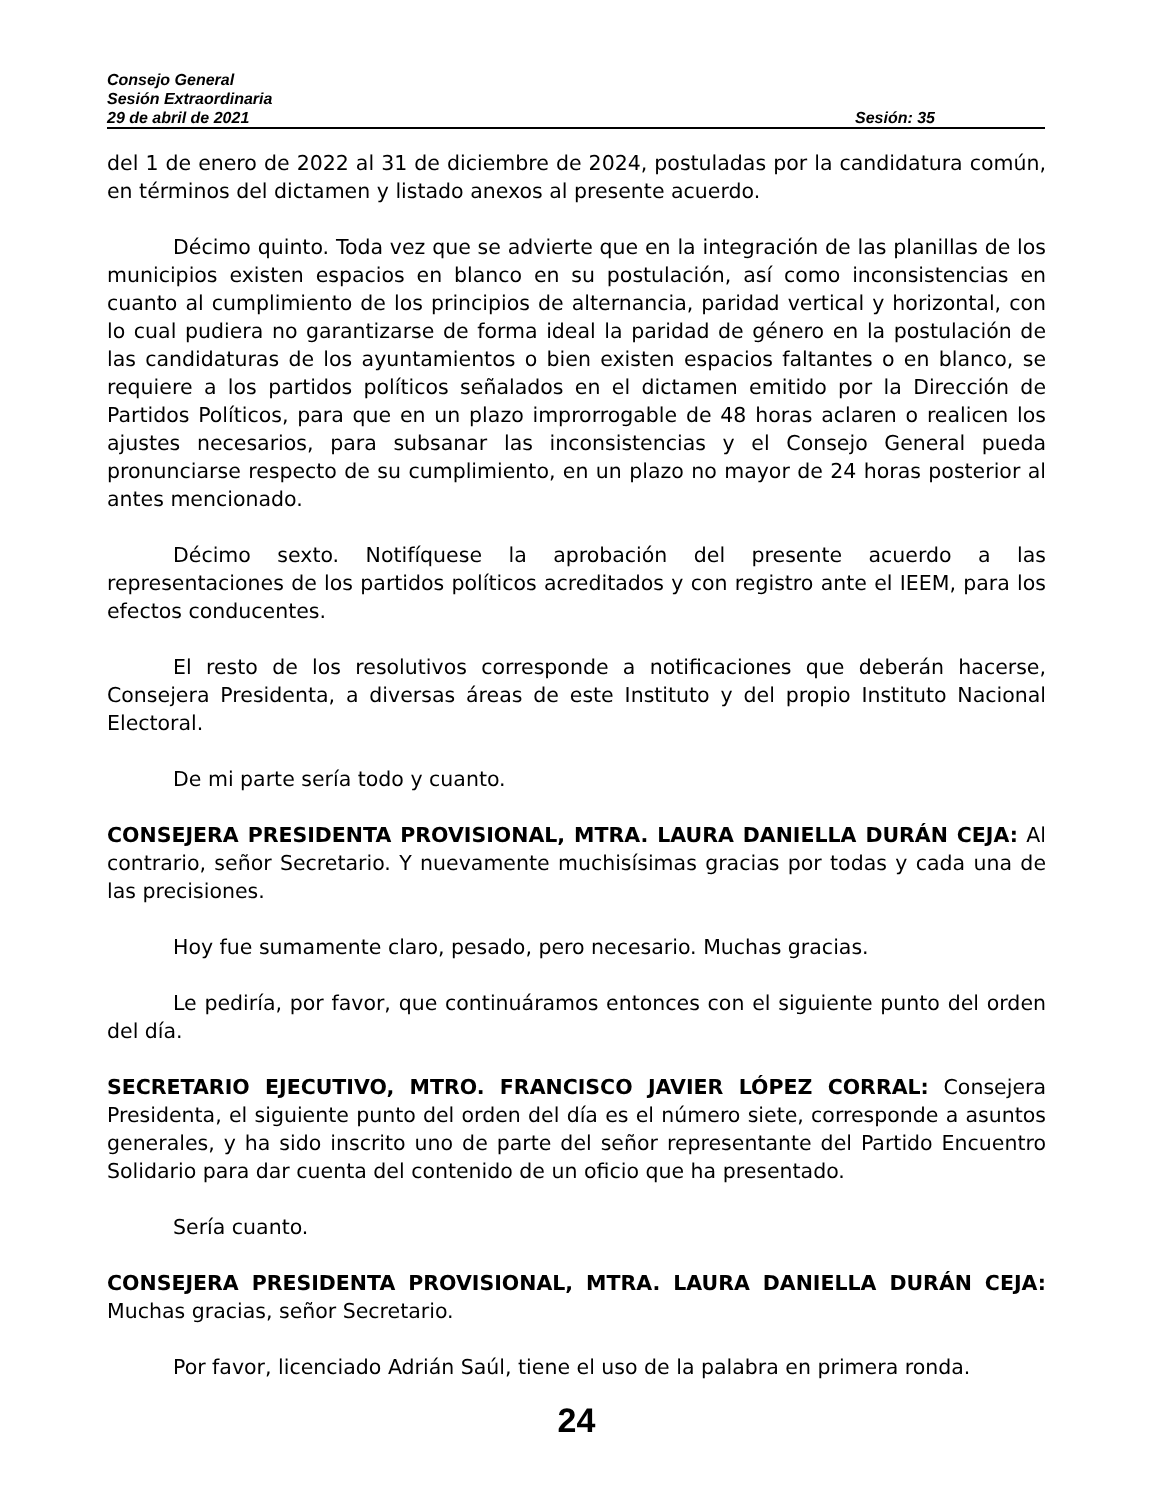Consejo General
Sesión Extraordinaria
29 de abril de 2021 Sesión: 35
del 1 de enero de 2022 al 31 de diciembre de 2024, postuladas por la candidatura común, en términos del dictamen y listado anexos al presente acuerdo.
Décimo quinto. Toda vez que se advierte que en la integración de las planillas de los municipios existen espacios en blanco en su postulación, así como inconsistencias en cuanto al cumplimiento de los principios de alternancia, paridad vertical y horizontal, con lo cual pudiera no garantizarse de forma ideal la paridad de género en la postulación de las candidaturas de los ayuntamientos o bien existen espacios faltantes o en blanco, se requiere a los partidos políticos señalados en el dictamen emitido por la Dirección de Partidos Políticos, para que en un plazo improrrogable de 48 horas aclaren o realicen los ajustes necesarios, para subsanar las inconsistencias y el Consejo General pueda pronunciarse respecto de su cumplimiento, en un plazo no mayor de 24 horas posterior al antes mencionado.
Décimo sexto. Notifíquese la aprobación del presente acuerdo a las representaciones de los partidos políticos acreditados y con registro ante el IEEM, para los efectos conducentes.
El resto de los resolutivos corresponde a notificaciones que deberán hacerse, Consejera Presidenta, a diversas áreas de este Instituto y del propio Instituto Nacional Electoral.
De mi parte sería todo y cuanto.
CONSEJERA PRESIDENTA PROVISIONAL, MTRA. LAURA DANIELLA DURÁN CEJA: Al contrario, señor Secretario. Y nuevamente muchisísimas gracias por todas y cada una de las precisiones.
Hoy fue sumamente claro, pesado, pero necesario. Muchas gracias.
Le pediría, por favor, que continuáramos entonces con el siguiente punto del orden del día.
SECRETARIO EJECUTIVO, MTRO. FRANCISCO JAVIER LÓPEZ CORRAL: Consejera Presidenta, el siguiente punto del orden del día es el número siete, corresponde a asuntos generales, y ha sido inscrito uno de parte del señor representante del Partido Encuentro Solidario para dar cuenta del contenido de un oficio que ha presentado.
Sería cuanto.
CONSEJERA PRESIDENTA PROVISIONAL, MTRA. LAURA DANIELLA DURÁN CEJA: Muchas gracias, señor Secretario.
Por favor, licenciado Adrián Saúl, tiene el uso de la palabra en primera ronda.
24